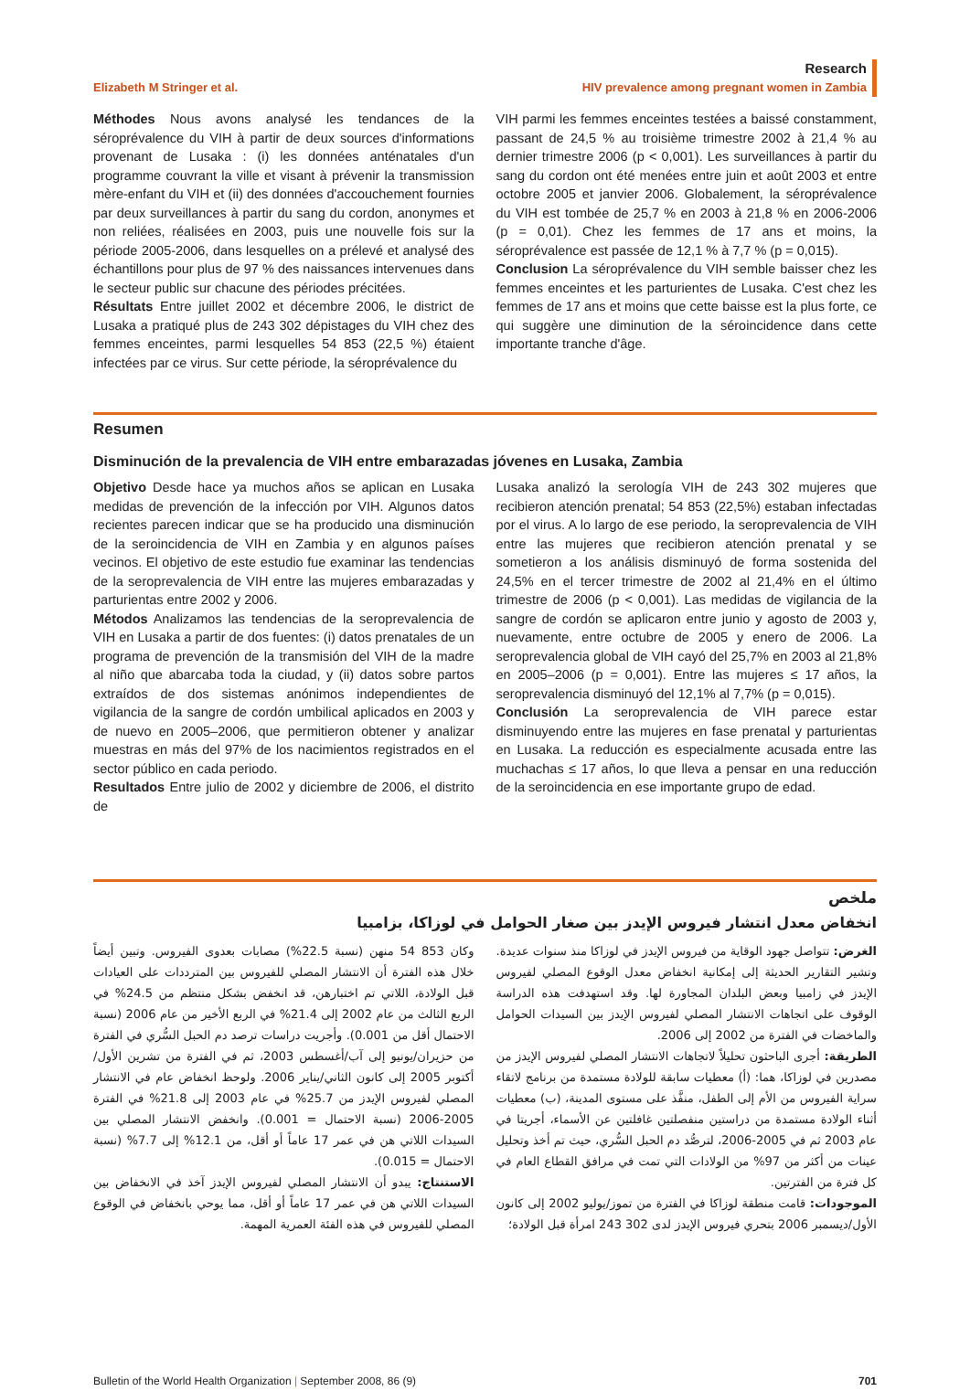Elizabeth M Stringer et al. Research
HIV prevalence among pregnant women in Zambia
Méthodes Nous avons analysé les tendances de la séroprévalence du VIH à partir de deux sources d'informations provenant de Lusaka : (i) les données anténatales d'un programme couvrant la ville et visant à prévenir la transmission mère-enfant du VIH et (ii) des données d'accouchement fournies par deux surveillances à partir du sang du cordon, anonymes et non reliées, réalisées en 2003, puis une nouvelle fois sur la période 2005-2006, dans lesquelles on a prélevé et analysé des échantillons pour plus de 97 % des naissances intervenues dans le secteur public sur chacune des périodes précitées.
Résultats Entre juillet 2002 et décembre 2006, le district de Lusaka a pratiqué plus de 243 302 dépistages du VIH chez des femmes enceintes, parmi lesquelles 54 853 (22,5 %) étaient infectées par ce virus. Sur cette période, la séroprévalence du
VIH parmi les femmes enceintes testées a baissé constamment, passant de 24,5 % au troisième trimestre 2002 à 21,4 % au dernier trimestre 2006 (p < 0,001). Les surveillances à partir du sang du cordon ont été menées entre juin et août 2003 et entre octobre 2005 et janvier 2006. Globalement, la séroprévalence du VIH est tombée de 25,7 % en 2003 à 21,8 % en 2006-2006 (p = 0,01). Chez les femmes de 17 ans et moins, la séroprévalence est passée de 12,1 % à 7,7 % (p = 0,015).
Conclusion La séroprévalence du VIH semble baisser chez les femmes enceintes et les parturientes de Lusaka. C'est chez les femmes de 17 ans et moins que cette baisse est la plus forte, ce qui suggère une diminution de la séroincidence dans cette importante tranche d'âge.
Resumen
Disminución de la prevalencia de VIH entre embarazadas jóvenes en Lusaka, Zambia
Objetivo Desde hace ya muchos años se aplican en Lusaka medidas de prevención de la infección por VIH. Algunos datos recientes parecen indicar que se ha producido una disminución de la seroincidencia de VIH en Zambia y en algunos países vecinos. El objetivo de este estudio fue examinar las tendencias de la seroprevalencia de VIH entre las mujeres embarazadas y parturientas entre 2002 y 2006.
Métodos Analizamos las tendencias de la seroprevalencia de VIH en Lusaka a partir de dos fuentes: (i) datos prenatales de un programa de prevención de la transmisión del VIH de la madre al niño que abarcaba toda la ciudad, y (ii) datos sobre partos extraídos de dos sistemas anónimos independientes de vigilancia de la sangre de cordón umbilical aplicados en 2003 y de nuevo en 2005–2006, que permitieron obtener y analizar muestras en más del 97% de los nacimientos registrados en el sector público en cada periodo.
Resultados Entre julio de 2002 y diciembre de 2006, el distrito de
Lusaka analizó la serología VIH de 243 302 mujeres que recibieron atención prenatal; 54 853 (22,5%) estaban infectadas por el virus. A lo largo de ese periodo, la seroprevalencia de VIH entre las mujeres que recibieron atención prenatal y se sometieron a los análisis disminuyó de forma sostenida del 24,5% en el tercer trimestre de 2002 al 21,4% en el último trimestre de 2006 (p < 0,001). Las medidas de vigilancia de la sangre de cordón se aplicaron entre junio y agosto de 2003 y, nuevamente, entre octubre de 2005 y enero de 2006. La seroprevalencia global de VIH cayó del 25,7% en 2003 al 21,8% en 2005–2006 (p = 0,001). Entre las mujeres ≤ 17 años, la seroprevalencia disminuyó del 12,1% al 7,7% (p = 0,015).
Conclusión La seroprevalencia de VIH parece estar disminuyendo entre las mujeres en fase prenatal y parturientas en Lusaka. La reducción es especialmente acusada entre las muchachas ≤ 17 años, lo que lleva a pensar en una reducción de la seroincidencia en ese importante grupo de edad.
ملخص
انخفاض معدل انتشار فيروس الإيدز بين صغار الحوامل في لوزاكا، بزامبيا
الغرض: تتواصل جهود الوقاية من فيروس الإيدز في لوزاكا منذ سنوات عديدة. وتشير التقارير الحديثة إلى إمكانية انخفاض معدل الوقوع المصلي لفيروس الإيدز في زامبيا وبعض البلدان المجاورة لها. وقد استهدفت هذه الدراسة الوقوف على اتجاهات الانتشار المصلي لفيروس الإيدز بين السيدات الحوامل والماخضات في الفترة من 2002 إلى 2006.
الطريقة: أجرى الباحثون تحليلاً لاتجاهات الانتشار المصلي لفيروس الإيدز من مصدرين في لوزاكا، هما: (أ) معطيات سابقة للولادة مستمدة من برنامج لاتقاء سراية الفيروس من الأم إلى الطفل، منفَّذ على مستوى المدينة، (ب) معطيات أثناء الولادة مستمدة من دراستين منفصلتين غافلتين عن الأسماء، أجريتا في عام 2003 ثم في 2005-2006، لترصُّد دم الحبل السُّري، حيث تم أخذ وتحليل عينات من أكثر من 97% من الولادات التي تمت في مرافق القطاع العام في كل فترة من الفترتين.
الموجودات: قامت منطقة لوزاكا في الفترة من تموز/يوليو 2002 إلى كانون الأول/ديسمبر 2006 بتحري فيروس الإيدز لدى 302 243 امرأة قبل الولادة؛
وكان 853 54 منهن (نسبة 22.5%) مصابات بعدوى الفيروس. وتبين أيضاً خلال هذه الفترة أن الانتشار المصلي للفيروس بين المترددات على العيادات قبل الولادة، اللاتي تم اختبارهن، قد انخفض بشكل منتظم من 24.5% في الربع الثالث من عام 2002 إلى 21.4% في الربع الأخير من عام 2006 (نسبة الاحتمال أقل من 0.001). وأجريت دراسات ترصد دم الحبل السُّري في الفترة من حزيران/يونيو إلى آب/أغسطس 2003، ثم في الفترة من تشرين الأول/أكتوبر 2005 إلى كانون الثاني/يناير 2006. ولوحظ انخفاض عام في الانتشار المصلي لفيروس الإيدز من 25.7% في عام 2003 إلى 21.8% في الفترة 2005-2006 (نسبة الاحتمال = 0.001). وانخفض الانتشار المصلي بين السيدات اللاتي هن في عمر 17 عاماً أو أقل، من 12.1% إلى 7.7% (نسبة الاحتمال = 0.015).
الاستنتاج: يبدو أن الانتشار المصلي لفيروس الإيدز آخذ في الانخفاض بين السيدات اللاتي هن في عمر 17 عاماً أو أقل، مما يوحي بانخفاض في الوقوع المصلي للفيروس في هذه الفئة العمرية المهمة.
Bulletin of the World Health Organization | September 2008, 86 (9) 701